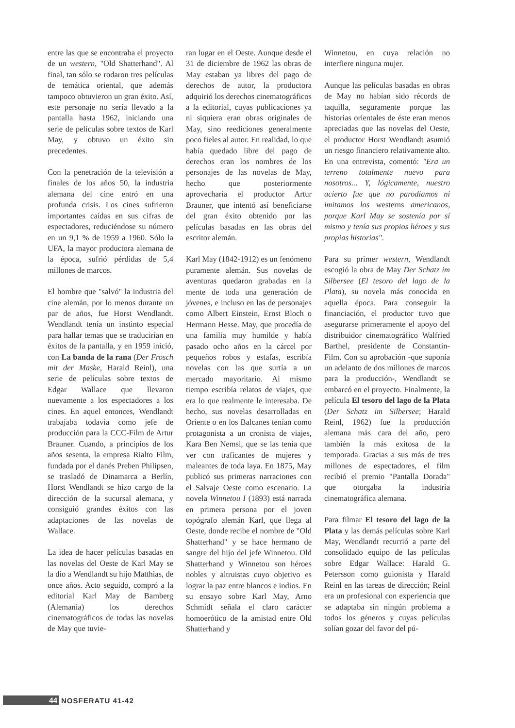entre las que se encontraba el proyecto de un western, "Old Shatterhand". Al final, tan sólo se rodaron tres películas de temática oriental, que además tampoco obtuvieron un gran éxito. Así, este personaje no sería llevado a la pantalla hasta 1962, iniciando una serie de películas sobre textos de Karl May, y obtuvo un éxito sin precedentes.
Con la penetración de la televisión a finales de los años 50, la industria alemana del cine entró en una profunda crisis. Los cines sufrieron importantes caídas en sus cifras de espectadores, reduciéndose su número en un 9,1 % de 1959 a 1960. Sólo la UFA, la mayor productora alemana de la época, sufrió pérdidas de 5,4 millones de marcos.
El hombre que "salvó" la industria del cine alemán, por lo menos durante un par de años, fue Horst Wendlandt. Wendlandt tenía un instinto especial para hallar temas que se traducirían en éxitos de la pantalla, y en 1959 inició, con La banda de la rana (Der Frosch mit der Maske, Harald Reinl), una serie de películas sobre textos de Edgar Wallace que llevaron nuevamente a los espectadores a los cines. En aquel entonces, Wendlandt trabajaba todavía como jefe de producción para la CCC-Film de Artur Brauner. Cuando, a principios de los años sesenta, la empresa Rialto Film, fundada por el danés Preben Philipsen, se trasladó de Dinamarca a Berlín, Horst Wendlandt se hizo cargo de la dirección de la sucursal alemana, y consiguió grandes éxitos con las adaptaciones de las novelas de Wallace.
La idea de hacer películas basadas en las novelas del Oeste de Karl May se la dio a Wendlandt su hijo Matthias, de once años. Acto seguido, compró a la editorial Karl May de Bamberg (Alemania) los derechos cinematográficos de todas las novelas de May que tuvie-
ran lugar en el Oeste. Aunque desde el 31 de diciembre de 1962 las obras de May estaban ya libres del pago de derechos de autor, la productora adquirió los derechos cinematográficos a la editorial, cuyas publicaciones ya ni siquiera eran obras originales de May, sino reediciones generalmente poco fieles al autor. En realidad, lo que había quedado libre del pago de derechos eran los nombres de los personajes de las novelas de May, hecho que posteriormente aprovecharía el productor Artur Brauner, que intentó así beneficiarse del gran éxito obtenido por las películas basadas en las obras del escritor alemán.
Karl May (1842-1912) es un fenómeno puramente alemán. Sus novelas de aventuras quedaron grabadas en la mente de toda una generación de jóvenes, e incluso en las de personajes como Albert Einstein, Ernst Bloch o Hermann Hesse. May, que procedía de una familia muy humilde y había pasado ocho años en la cárcel por pequeños robos y estafas, escribía novelas con las que surtía a un mercado mayoritario. Al mismo tiempo escribía relatos de viajes, que era lo que realmente le interesaba. De hecho, sus novelas desarrolladas en Oriente o en los Balcanes tenían como protagonista a un cronista de viajes, Kara Ben Nemsi, que se las tenía que ver con traficantes de mujeres y maleantes de toda laya. En 1875, May publicó sus primeras narraciones con el Salvaje Oeste como escenario. La novela Winnetou I (1893) está narrada en primera persona por el joven topógrafo alemán Karl, que llega al Oeste, donde recibe el nombre de "Old Shatterhand" y se hace hermano de sangre del hijo del jefe Winnetou. Old Shatterhand y Winnetou son héroes nobles y altruistas cuyo objetivo es lograr la paz entre blancos e indios. En su ensayo sobre Karl May, Arno Schmidt señala el claro carácter homoerótico de la amistad entre Old Shatterhand y
Winnetou, en cuya relación no interfiere ninguna mujer.
Aunque las películas basadas en obras de May no habían sido récords de taquilla, seguramente porque las historias orientales de éste eran menos apreciadas que las novelas del Oeste, el productor Horst Wendlandt asumió un riesgo financiero relativamente alto. En una entrevista, comentó: "Era un terreno totalmente nuevo para nosotros... Y, lógicamente, nuestro acierto fue que no parodiamos ni imitamos los westerns americanos, porque Karl May se sostenía por sí mismo y tenía sus propios héroes y sus propias historias".
Para su primer western, Wendlandt escogió la obra de May Der Schatz im Silbersee (El tesoro del lago de la Plata), su novela más conocida en aquella época. Para conseguir la financiación, el productor tuvo que asegurarse primeramente el apoyo del distribuidor cinematográfico Walfried Barthel, presidente de Constantin-Film. Con su aprobación -que suponía un adelanto de dos millones de marcos para la producción-, Wendlandt se embarcó en el proyecto. Finalmente, la película El tesoro del lago de la Plata (Der Schatz im Silbersee; Harald Reinl, 1962) fue la producción alemana más cara del año, pero también la más exitosa de la temporada. Gracias a sus más de tres millones de espectadores, el film recibió el premio "Pantalla Dorada" que otorgaba la industria cinematográfica alemana.
Para filmar El tesoro del lago de la Plata y las demás películas sobre Karl May, Wendlandt recurrió a parte del consolidado equipo de las películas sobre Edgar Wallace: Harald G. Petersson como guionista y Harald Reinl en las tareas de dirección; Reinl era un profesional con experiencia que se adaptaba sin ningún problema a todos los géneros y cuyas películas solían gozar del favor del pú-
44
NOSFERATU 41-42